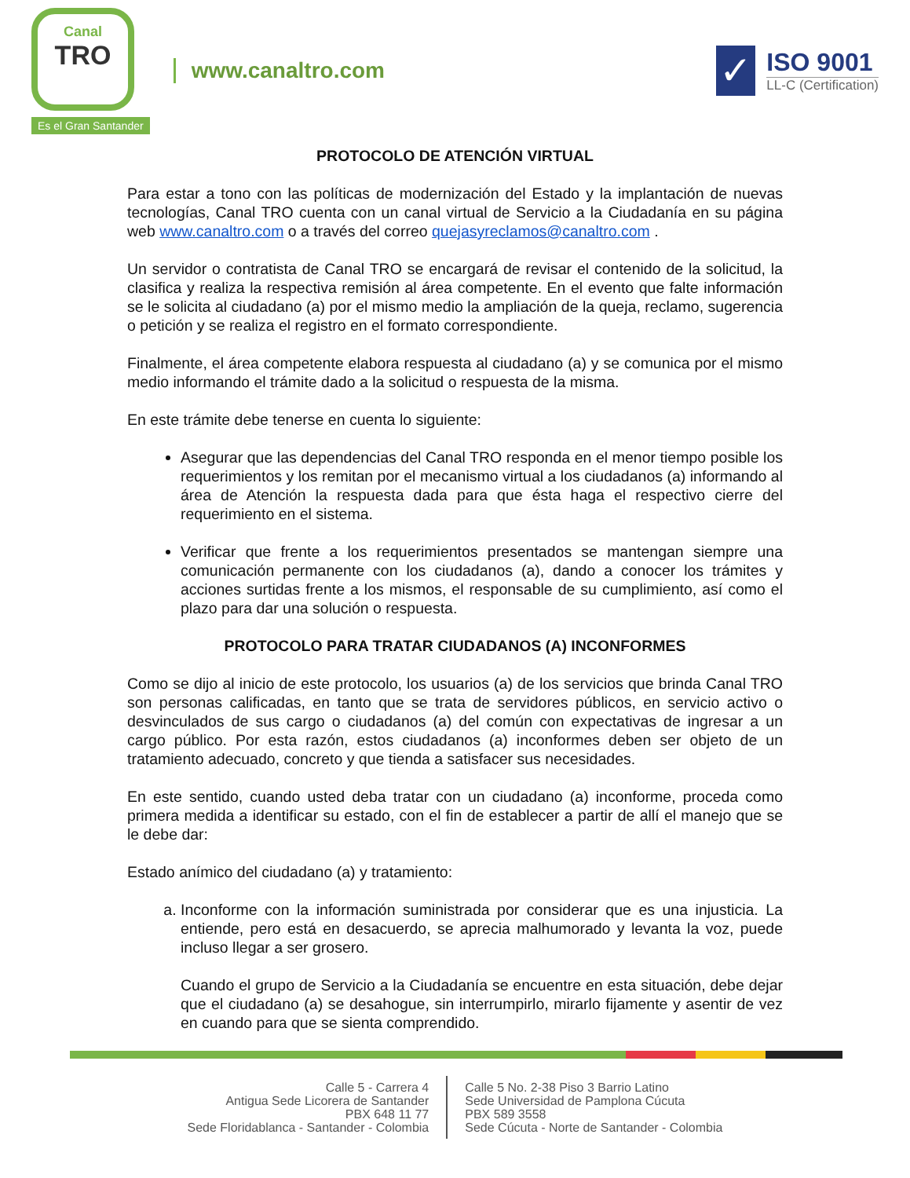Canal
TRO
Es el Gran Santander
www.canaltro.com
✓
ISO 9001
LL-C (Certification)
PROTOCOLO DE ATENCIÓN VIRTUAL
Para estar a tono con las políticas de modernización del Estado y la implantación de nuevas tecnologías, Canal TRO cuenta con un canal virtual de Servicio a la Ciudadanía en su página web www.canaltro.com o a través del correo quejasyreclamos@canaltro.com .
Un servidor o contratista de Canal TRO se encargará de revisar el contenido de la solicitud, la clasifica y realiza la respectiva remisión al área competente. En el evento que falte información se le solicita al ciudadano (a) por el mismo medio la ampliación de la queja, reclamo, sugerencia o petición y se realiza el registro en el formato correspondiente.
Finalmente, el área competente elabora respuesta al ciudadano (a) y se comunica por el mismo medio informando el trámite dado a la solicitud o respuesta de la misma.
En este trámite debe tenerse en cuenta lo siguiente:
Asegurar que las dependencias del Canal TRO responda en el menor tiempo posible los requerimientos y los remitan por el mecanismo virtual a los ciudadanos (a) informando al área de Atención la respuesta dada para que ésta haga el respectivo cierre del requerimiento en el sistema.
Verificar que frente a los requerimientos presentados se mantengan siempre una comunicación permanente con los ciudadanos (a), dando a conocer los trámites y acciones surtidas frente a los mismos, el responsable de su cumplimiento, así como el plazo para dar una solución o respuesta.
PROTOCOLO PARA TRATAR CIUDADANOS (A) INCONFORMES
Como se dijo al inicio de este protocolo, los usuarios (a) de los servicios que brinda Canal TRO son personas calificadas, en tanto que se trata de servidores públicos, en servicio activo o desvinculados de sus cargo o ciudadanos (a) del común con expectativas de ingresar a un cargo público. Por esta razón, estos ciudadanos (a) inconformes deben ser objeto de un tratamiento adecuado, concreto y que tienda a satisfacer sus necesidades.
En este sentido, cuando usted deba tratar con un ciudadano (a) inconforme, proceda como primera medida a identificar su estado, con el fin de establecer a partir de allí el manejo que se le debe dar:
Estado anímico del ciudadano (a) y tratamiento:
a. Inconforme con la información suministrada por considerar que es una injusticia. La entiende, pero está en desacuerdo, se aprecia malhumorado y levanta la voz, puede incluso llegar a ser grosero.
Cuando el grupo de Servicio a la Ciudadanía se encuentre en esta situación, debe dejar que el ciudadano (a) se desahogue, sin interrumpirlo, mirarlo fijamente y asentir de vez en cuando para que se sienta comprendido.
Calle 5 - Carrera 4
Antigua Sede Licorera de Santander
PBX 648 11 77
Sede Floridablanca - Santander - Colombia
Calle 5 No. 2-38 Piso 3 Barrio Latino
Sede Universidad de Pamplona Cúcuta
PBX 589 3558
Sede Cúcuta - Norte de Santander - Colombia